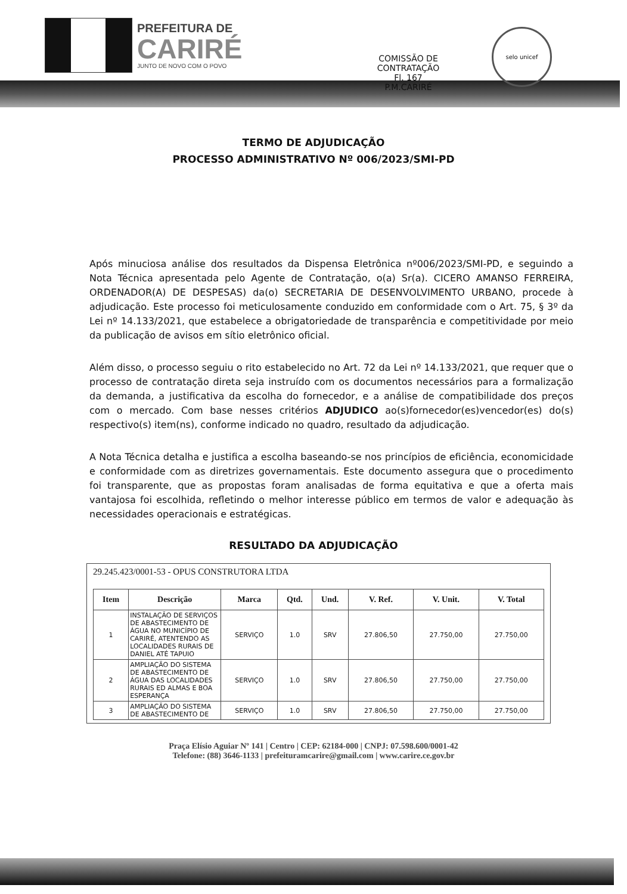PREFEITURA DE
CARIRÉ
JUNTO DE NOVO COM O POVO
COMISSÃO DE CONTRATAÇÃO
Fl. 167
P.M.CARIRÉ
selo unicef
TERMO DE ADJUDICAÇÃO
PROCESSO ADMINISTRATIVO Nº 006/2023/SMI-PD
Após minuciosa análise dos resultados da Dispensa Eletrônica nº006/2023/SMI-PD, e seguindo a Nota Técnica apresentada pelo Agente de Contratação, o(a) Sr(a). CICERO AMANSO FERREIRA, ORDENADOR(A) DE DESPESAS) da(o) SECRETARIA DE DESENVOLVIMENTO URBANO, procede à adjudicação. Este processo foi meticulosamente conduzido em conformidade com o Art. 75, § 3º da Lei nº 14.133/2021, que estabelece a obrigatoriedade de transparência e competitividade por meio da publicação de avisos em sítio eletrônico oficial.
Além disso, o processo seguiu o rito estabelecido no Art. 72 da Lei nº 14.133/2021, que requer que o processo de contratação direta seja instruído com os documentos necessários para a formalização da demanda, a justificativa da escolha do fornecedor, e a análise de compatibilidade dos preços com o mercado. Com base nesses critérios ADJUDICO ao(s)fornecedor(es)vencedor(es) do(s) respectivo(s) item(ns), conforme indicado no quadro, resultado da adjudicação.
A Nota Técnica detalha e justifica a escolha baseando-se nos princípios de eficiência, economicidade e conformidade com as diretrizes governamentais. Este documento assegura que o procedimento foi transparente, que as propostas foram analisadas de forma equitativa e que a oferta mais vantajosa foi escolhida, refletindo o melhor interesse público em termos de valor e adequação às necessidades operacionais e estratégicas.
RESULTADO DA ADJUDICAÇÃO
29.245.423/0001-53 - OPUS CONSTRUTORA LTDA
| Item | Descrição | Marca | Qtd. | Und. | V. Ref. | V. Unit. | V. Total |
| --- | --- | --- | --- | --- | --- | --- | --- |
| 1 | INSTALAÇÃO DE SERVIÇOS DE ABASTECIMENTO DE ÁGUA NO MUNICÍPIO DE CARIRÉ, ATENTENDO AS LOCALIDADES RURAIS DE DANIEL ATÉ TAPUIO | SERVIÇO | 1.0 | SRV | 27.806,50 | 27.750,00 | 27.750,00 |
| 2 | AMPLIAÇÃO DO SISTEMA DE ABASTECIMENTO DE ÁGUA DAS LOCALIDADES RURAIS ED ALMAS E BOA ESPERANÇA | SERVIÇO | 1.0 | SRV | 27.806,50 | 27.750,00 | 27.750,00 |
| 3 | AMPLIAÇÃO DO SISTEMA DE ABASTECIMENTO DE | SERVIÇO | 1.0 | SRV | 27.806,50 | 27.750,00 | 27.750,00 |
Praça Elísio Aguiar Nº 141 | Centro | CEP: 62184-000 | CNPJ: 07.598.600/0001-42
Telefone: (88) 3646-1133 | prefeituramcarire@gmail.com | www.carire.ce.gov.br